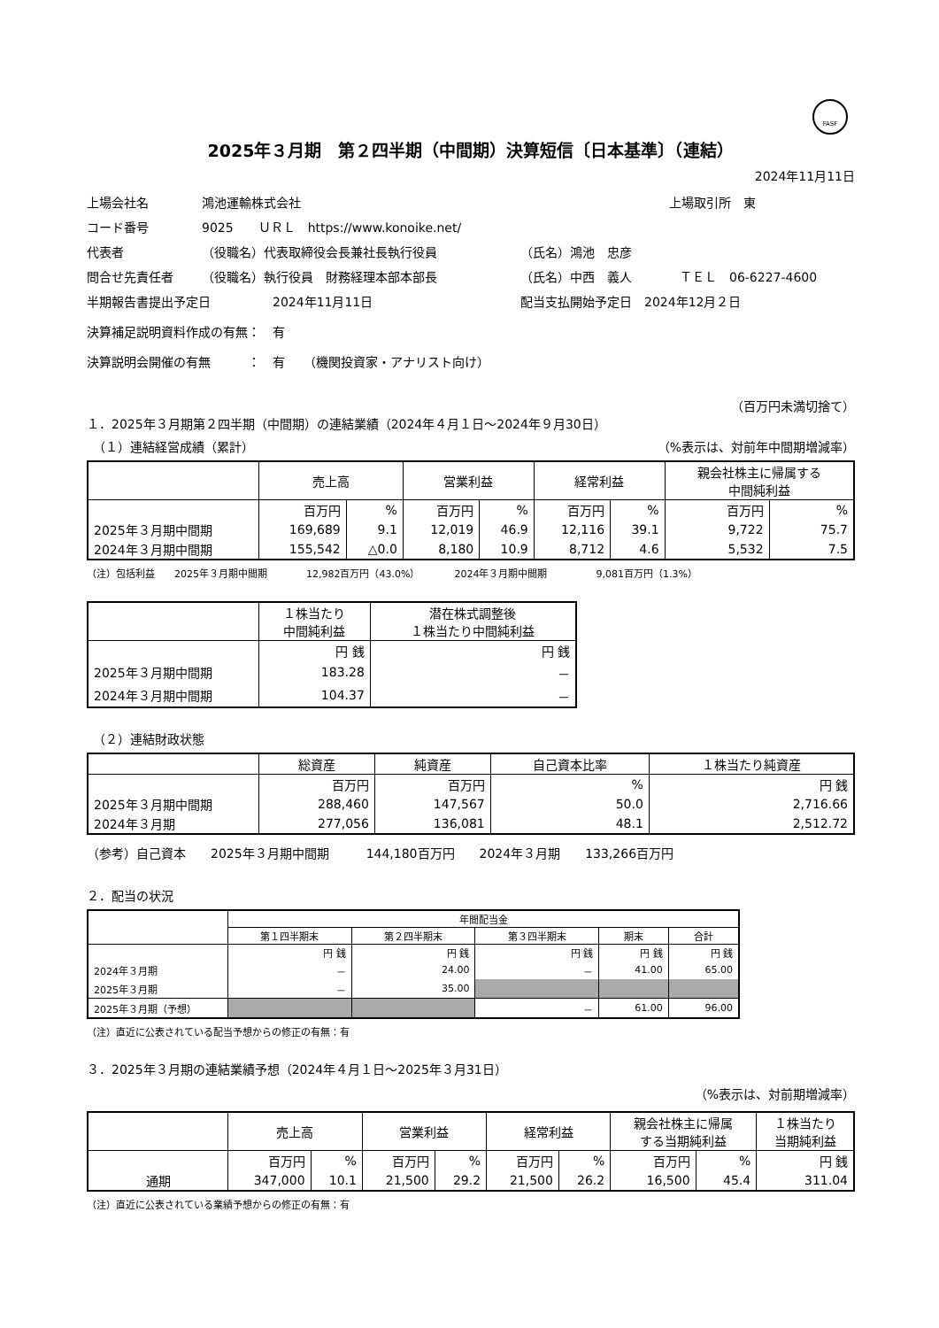FASF
2025年３月期　第２四半期（中間期）決算短信〔日本基準〕（連結）
2024年11月11日
上場会社名 鴻池運輸株式会社 上場取引所　東
コード番号 9025　　ＵＲＬ　https://www.konoike.net/
代表者 （役職名）代表取締役会長兼社長執行役員 （氏名）鴻池　忠彦
問合せ先責任者 （役職名）執行役員　財務経理本部本部長 （氏名）中西　義人 ＴＥＬ　06-6227-4600
半期報告書提出予定日 2024年11月11日 配当支払開始予定日　2024年12月２日
決算補足説明資料作成の有無：　有
決算説明会開催の有無　　　：　有　　（機関投資家・アナリスト向け）
（百万円未満切捨て）
１．2025年３月期第２四半期（中間期）の連結業績（2024年４月１日～2024年９月30日）
　（１）連結経営成績（累計） （%表示は、対前年中間期増減率）
| | 売上高 | | 営業利益 | | 経常利益 | | 親会社株主に帰属する 中間純利益 | |
| --- | --- | --- | --- | --- | --- | --- | --- | --- |
| | 百万円 | % | 百万円 | % | 百万円 | % | 百万円 | % |
| 2025年３月期中間期 | 169,689 | 9.1 | 12,019 | 46.9 | 12,116 | 39.1 | 9,722 | 75.7 |
| 2024年３月期中間期 | 155,542 | △0.0 | 8,180 | 10.9 | 8,712 | 4.6 | 5,532 | 7.5 |
（注）包括利益　　2025年３月期中間期　　　　12,982百万円（43.0%）　　　　2024年３月期中間期　　　　　9,081百万円（1.3%）
| | １株当たり 中間純利益 | 潜在株式調整後 １株当たり中間純利益 |
| --- | --- | --- |
| | 円 銭 | 円 銭 |
| 2025年３月期中間期 | 183.28 | － |
| 2024年３月期中間期 | 104.37 | － |
　（２）連結財政状態
| | 総資産 | 純資産 | 自己資本比率 | １株当たり純資産 |
| --- | --- | --- | --- | --- |
| | 百万円 | 百万円 | % | 円 銭 |
| 2025年３月期中間期 | 288,460 | 147,567 | 50.0 | 2,716.66 |
| 2024年３月期 | 277,056 | 136,081 | 48.1 | 2,512.72 |
（参考）自己資本　　2025年３月期中間期　　　144,180百万円　　2024年３月期　　133,266百万円
２．配当の状況
| | 年間配当金 | | | | |
| --- | --- | --- | --- | --- | --- |
| | 第１四半期末 | 第２四半期末 | 第３四半期末 | 期末 | 合計 |
| | 円 銭 | 円 銭 | 円 銭 | 円 銭 | 円 銭 |
| 2024年３月期 | － | 24.00 | － | 41.00 | 65.00 |
| 2025年３月期 | － | 35.00 | | | |
| 2025年３月期（予想） | | | － | 61.00 | 96.00 |
（注）直近に公表されている配当予想からの修正の有無：有
３．2025年３月期の連結業績予想（2024年４月１日～2025年３月31日）
（%表示は、対前期増減率）
| | 売上高 | | 営業利益 | | 経常利益 | | 親会社株主に帰属 する当期純利益 | | １株当たり 当期純利益 |
| --- | --- | --- | --- | --- | --- | --- | --- | --- | --- |
| | 百万円 | % | 百万円 | % | 百万円 | % | 百万円 | % | 円 銭 |
| 通期 | 347,000 | 10.1 | 21,500 | 29.2 | 21,500 | 26.2 | 16,500 | 45.4 | 311.04 |
（注）直近に公表されている業績予想からの修正の有無：有